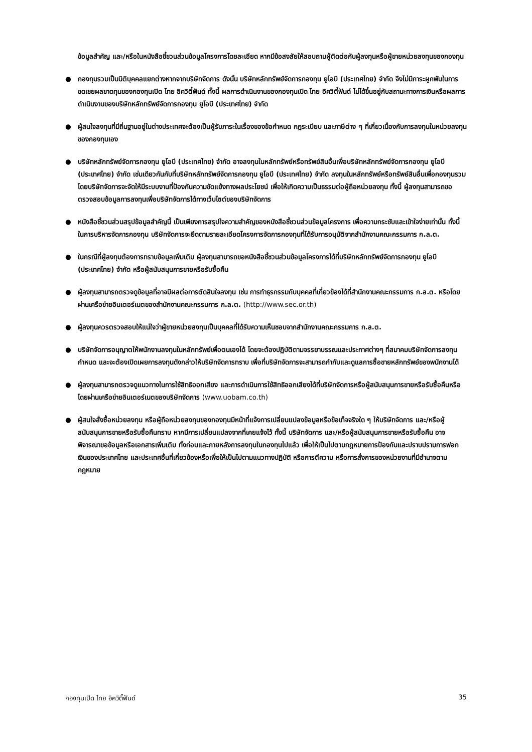ข้อมูลสำคัญ และ/หรือในหนังสือชี้ชวนส่วนข้อมูลโครงการโดยละเอียด หากมีข้อสงสัยให้สอบถามผู้ติดต่อกับผู้ลงทุนหรือผู้ขายหน่วยลงทุนของกองทุน
● กองทุนรวมเป็นนิติบุคคลแยกต่างหากจากบริษัทจัดการ ดังนั้น บริษัทหลักทรัพย์จัดการกองทุน ยูโอบี (ประเทศไทย) จำกัด จึงไม่มีภาระผูกพันในการชดเชยผลขาดทุนของกองทุนเปิด ไทย อิควิตี้ฟันด์ ทั้งนี้ ผลการดำเนินงานของกองทุนเปิด ไทย อิควิตี้ฟันด์ ไม่ได้ขึ้นอยู่กับสถานะทางการเงินหรือผลการดำเนินงานของบริษัทหลักทรัพย์จัดการกองทุน ยูโอบี (ประเทศไทย) จำกัด
● ผู้สนใจลงทุนที่มีถิ่นฐานอยู่ในต่างประเทศจะต้องเป็นผู้รับภาระในเรื่องของข้อกำหนด กฎระเบียบ และภาษีต่าง ๆ ที่เกี่ยวเนื่องกับการลงทุนในหน่วยลงทุนของกองทุนเอง
● บริษัทหลักทรัพย์จัดการกองทุน ยูโอบี (ประเทศไทย) จำกัด อาจลงทุนในหลักทรัพย์หรือทรัพย์สินอื่นเพื่อบริษัทหลักทรัพย์จัดการกองทุน ยูโอบี (ประเทศไทย) จำกัด เช่นเดียวกันกับที่บริษัทหลักทรัพย์จัดการกองทุน ยูโอบี (ประเทศไทย) จำกัด ลงทุนในหลักทรัพย์หรือทรัพย์สินอื่นเพื่อกองทุนรวม โดยบริษัทจัดการจะจัดให้มีระบบงานที่ป้องกันความขัดแย้งทางผลประโยชน์ เพื่อให้เกิดความเป็นธรรมต่อผู้ถือหน่วยลงทุน ทั้งนี้ ผู้ลงทุนสามารถขอตรวจสอบข้อมูลการลงทุนเพื่อบริษัทจัดการได้ทางเว็บไซต์ของบริษัทจัดการ
● หนังสือชี้ชวนส่วนสรุปข้อมูลสำคัญนี้ เป็นเพียงการสรุปใจความสำคัญของหนังสือชี้ชวนส่วนข้อมูลโครงการ เพื่อความกระชับและเข้าใจง่ายเท่านั้น ทั้งนี้ ในการบริหารจัดการกองทุน บริษัทจัดการจะยึดตามรายละเอียดโครงการจัดการกองทุนที่ได้รับการอนุมัติจากสำนักงานคณะกรรมการ ก.ล.ต.
● ในกรณีที่ผู้ลงทุนต้องการทราบข้อมูลเพิ่มเติม ผู้ลงทุนสามารถขอหนังสือชี้ชวนส่วนข้อมูลโครงการได้ที่บริษัทหลักทรัพย์จัดการกองทุน ยูโอบี (ประเทศไทย) จำกัด หรือผู้สนับสนุนการขายหรือรับซื้อคืน
● ผู้ลงทุนสามารถตรวจดูข้อมูลที่อาจมีผลต่อการตัดสินใจลงทุน เช่น การทำธุรกรรมกับบุคคลที่เกี่ยวข้องได้ที่สำนักงานคณะกรรมการ ก.ล.ต. หรือโดยผ่านเครือข่ายอินเตอร์เนตของสำนักงานคณะกรรมการ ก.ล.ต. (http://www.sec.or.th)
● ผู้ลงทุนควรตรวจสอบให้แน่ใจว่าผู้ขายหน่วยลงทุนเป็นบุคคลที่ได้รับความเห็นชอบจากสำนักงานคณะกรรมการ ก.ล.ต.
● บริษัทจัดการอนุญาตให้พนักงานลงทุนในหลักทรัพย์เพื่อตนเองได้ โดยจะต้องปฏิบัติตามจรรยาบรรณและประกาศต่างๆ ที่สมาคมบริษัทจัดการลงทุนกำหนด และจะต้องเปิดเผยการลงทุนดังกล่าวให้บริษัทจัดการทราบ เพื่อที่บริษัทจัดการจะสามารถกำกับและดูแลการซื้อขายหลักทรัพย์ของพนักงานได้
● ผู้ลงทุนสามารถตรวจดูแนวทางในการใช้สิทธิออกเสียง และการดำเนินการใช้สิทธิออกเสียงได้ที่บริษัทจัดการหรือผู้สนับสนุนการขายหรือรับซื้อคืนหรือโดยผ่านเครือข่ายอินเตอร์เนตของบริษัทจัดการ (www.uobam.co.th)
● ผู้สนใจสั่งซื้อหน่วยลงทุน หรือผู้ถือหน่วยลงทุนของกองทุนมีหน้าที่แจ้งการเปลี่ยนแปลงข้อมูลหรือข้อเท็จจริงใด ๆ ให้บริษัทจัดการ และ/หรือผู้สนับสนุนการขายหรือรับซื้อคืนทราบ หากมีการเปลี่ยนแปลงจากที่เคยแจ้งไว้ ทั้งนี้ บริษัทจัดการ และ/หรือผู้สนับสนุนการขายหรือรับซื้อคืน อาจพิจารณาขอข้อมูลหรือเอกสารเพิ่มเติม ทั้งก่อนและภายหลังการลงทุนในกองทุนไปแล้ว เพื่อให้เป็นไปตามกฎหมายการป้องกันและปราบปรามการฟอกเงินของประเทศไทย และประเทศอื่นที่เกี่ยวข้องหรือเพื่อให้เป็นไปตามแนวทางปฏิบัติ หรือการตีความ หรือการสั่งการของหน่วยงานที่มีอำนาจตามกฎหมาย
กองทุนเปิด ไทย อิควิตี้ฟันด์ 35